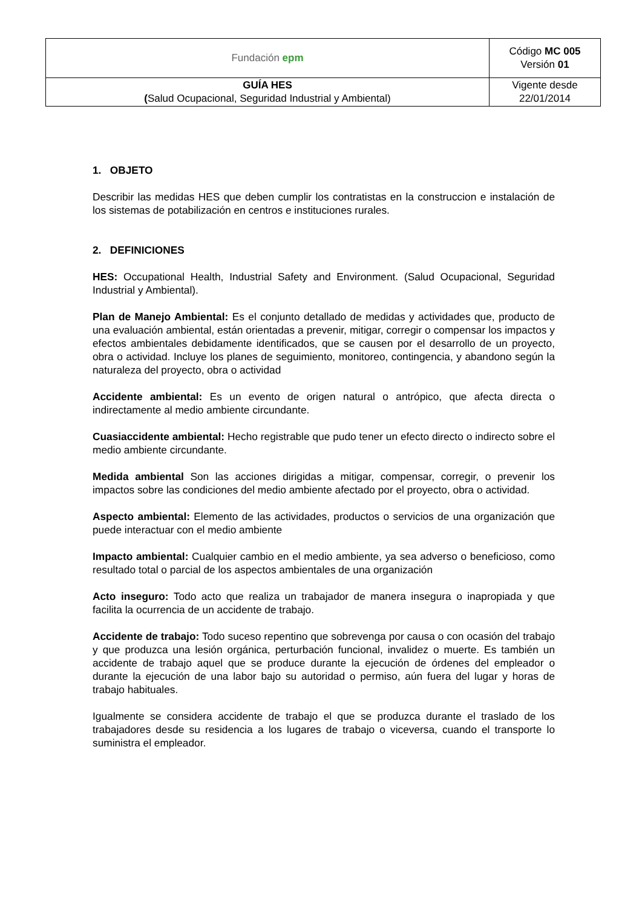| Fundación epm | Código MC 005 Versión 01 |
| GUÍA HES ( Salud Ocupacional, Seguridad Industrial y Ambiental) | Vigente desde 22/01/2014 |
1. OBJETO
Describir las medidas HES que deben cumplir los contratistas en la construccion e instalación de los sistemas de potabilización en centros e instituciones rurales.
2. DEFINICIONES
HES: Occupational Health, Industrial Safety and Environment. (Salud Ocupacional, Seguridad Industrial y Ambiental).
Plan de Manejo Ambiental: Es el conjunto detallado de medidas y actividades que, producto de una evaluación ambiental, están orientadas a prevenir, mitigar, corregir o compensar los impactos y efectos ambientales debidamente identificados, que se causen por el desarrollo de un proyecto, obra o actividad. Incluye los planes de seguimiento, monitoreo, contingencia, y abandono según la naturaleza del proyecto, obra o actividad
Accidente ambiental: Es un evento de origen natural o antrópico, que afecta directa o indirectamente al medio ambiente circundante.
Cuasiaccidente ambiental: Hecho registrable que pudo tener un efecto directo o indirecto sobre el medio ambiente circundante.
Medida ambiental Son las acciones dirigidas a mitigar, compensar, corregir, o prevenir los impactos sobre las condiciones del medio ambiente afectado por el proyecto, obra o actividad.
Aspecto ambiental: Elemento de las actividades, productos o servicios de una organización que puede interactuar con el medio ambiente
Impacto ambiental: Cualquier cambio en el medio ambiente, ya sea adverso o beneficioso, como resultado total o parcial de los aspectos ambientales de una organización
Acto inseguro: Todo acto que realiza un trabajador de manera insegura o inapropiada y que facilita la ocurrencia de un accidente de trabajo.
Accidente de trabajo: Todo suceso repentino que sobrevenga por causa o con ocasión del trabajo y que produzca una lesión orgánica, perturbación funcional, invalidez o muerte. Es también un accidente de trabajo aquel que se produce durante la ejecución de órdenes del empleador o durante la ejecución de una labor bajo su autoridad o permiso, aún fuera del lugar y horas de trabajo habituales.
Igualmente se considera accidente de trabajo el que se produzca durante el traslado de los trabajadores desde su residencia a los lugares de trabajo o viceversa, cuando el transporte lo suministra el empleador.